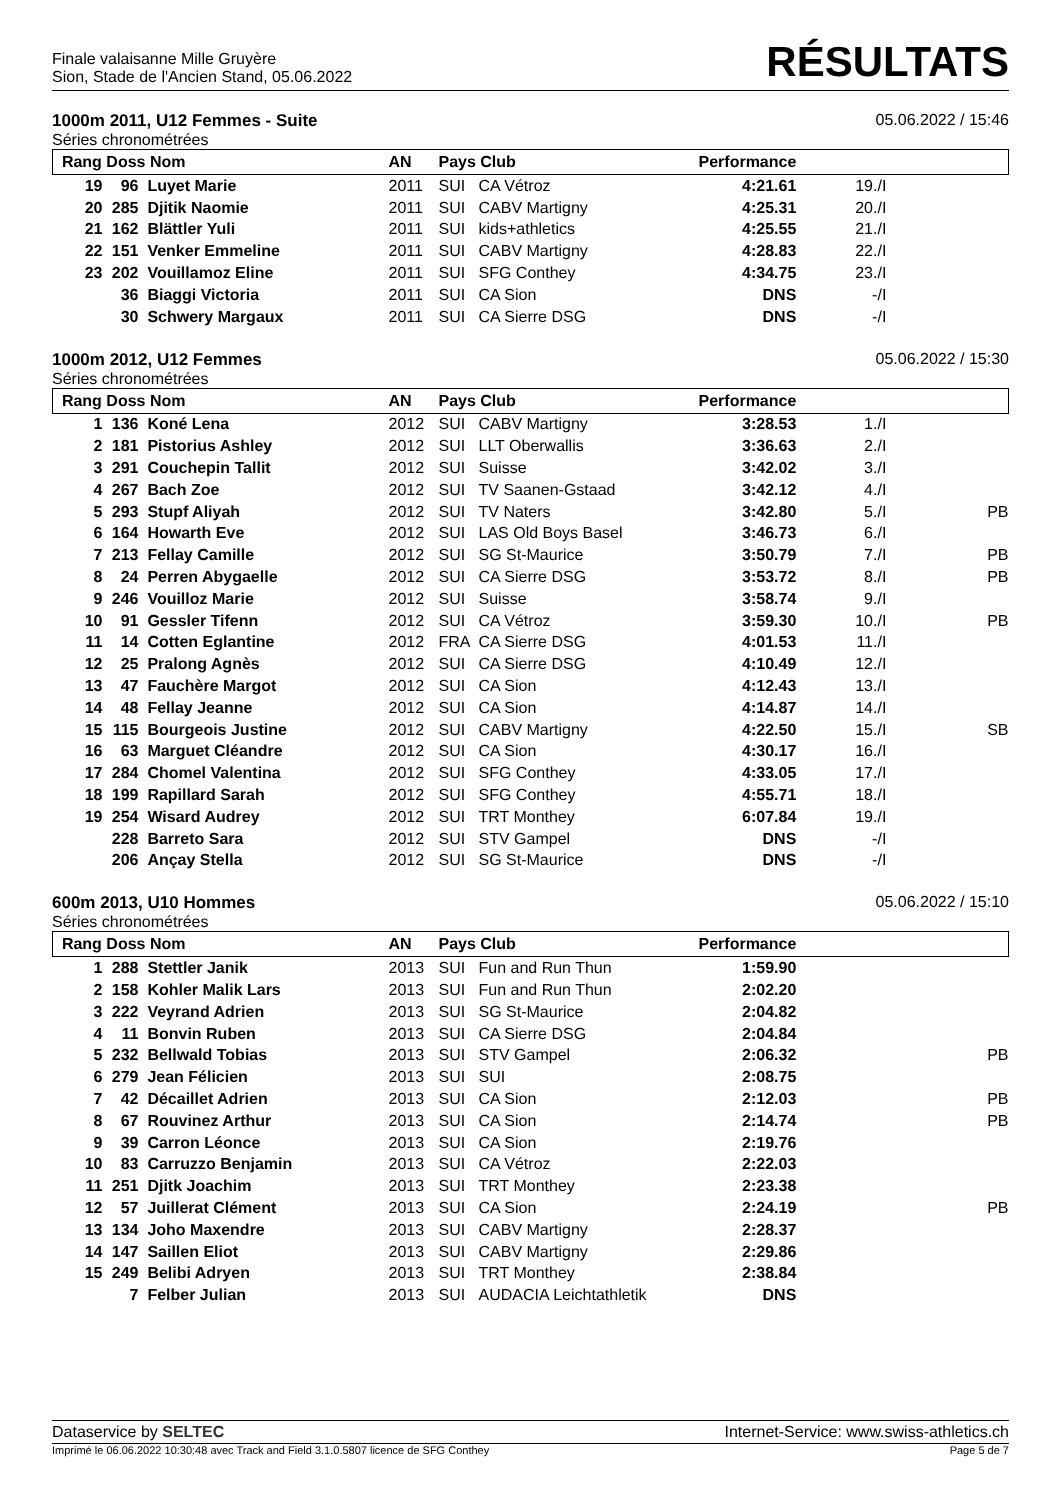Finale valaisanne Mille Gruyère
Sion, Stade de l'Ancien Stand, 05.06.2022
RÉSULTATS
1000m 2011, U12 Femmes - Suite 05.06.2022 / 15:46
Séries chronométrées
| Rang Doss Nom | | | AN | Pays Club | | Performance | | |
| --- | --- | --- | --- | --- | --- | --- | --- | --- |
| 19 | 96 | Luyet Marie | 2011 | SUI | CA Vétroz | 4:21.61 | 19./I | |
| 20 | 285 | Djitik Naomie | 2011 | SUI | CABV Martigny | 4:25.31 | 20./I | |
| 21 | 162 | Blättler Yuli | 2011 | SUI | kids+athletics | 4:25.55 | 21./I | |
| 22 | 151 | Venker Emmeline | 2011 | SUI | CABV Martigny | 4:28.83 | 22./I | |
| 23 | 202 | Vouillamoz Eline | 2011 | SUI | SFG Conthey | 4:34.75 | 23./I | |
| | 36 | Biaggi Victoria | 2011 | SUI | CA Sion | DNS | -/I | |
| | 30 | Schwery Margaux | 2011 | SUI | CA Sierre DSG | DNS | -/I | |
1000m 2012, U12 Femmes 05.06.2022 / 15:30
Séries chronométrées
| Rang Doss Nom | | | AN | Pays Club | | Performance | | |
| --- | --- | --- | --- | --- | --- | --- | --- | --- |
| 1 | 136 | Koné Lena | 2012 | SUI | CABV Martigny | 3:28.53 | 1./I | |
| 2 | 181 | Pistorius Ashley | 2012 | SUI | LLT Oberwallis | 3:36.63 | 2./I | |
| 3 | 291 | Couchepin Tallit | 2012 | SUI | Suisse | 3:42.02 | 3./I | |
| 4 | 267 | Bach Zoe | 2012 | SUI | TV Saanen-Gstaad | 3:42.12 | 4./I | |
| 5 | 293 | Stupf Aliyah | 2012 | SUI | TV Naters | 3:42.80 | 5./I | PB |
| 6 | 164 | Howarth Eve | 2012 | SUI | LAS Old Boys Basel | 3:46.73 | 6./I | |
| 7 | 213 | Fellay Camille | 2012 | SUI | SG St-Maurice | 3:50.79 | 7./I | PB |
| 8 | 24 | Perren Abygaelle | 2012 | SUI | CA Sierre DSG | 3:53.72 | 8./I | PB |
| 9 | 246 | Vouilloz Marie | 2012 | SUI | Suisse | 3:58.74 | 9./I | |
| 10 | 91 | Gessler Tifenn | 2012 | SUI | CA Vétroz | 3:59.30 | 10./I | PB |
| 11 | 14 | Cotten Eglantine | 2012 | FRA | CA Sierre DSG | 4:01.53 | 11./I | |
| 12 | 25 | Pralong Agnès | 2012 | SUI | CA Sierre DSG | 4:10.49 | 12./I | |
| 13 | 47 | Fauchère Margot | 2012 | SUI | CA Sion | 4:12.43 | 13./I | |
| 14 | 48 | Fellay Jeanne | 2012 | SUI | CA Sion | 4:14.87 | 14./I | |
| 15 | 115 | Bourgeois Justine | 2012 | SUI | CABV Martigny | 4:22.50 | 15./I | SB |
| 16 | 63 | Marguet Cléandre | 2012 | SUI | CA Sion | 4:30.17 | 16./I | |
| 17 | 284 | Chomel Valentina | 2012 | SUI | SFG Conthey | 4:33.05 | 17./I | |
| 18 | 199 | Rapillard Sarah | 2012 | SUI | SFG Conthey | 4:55.71 | 18./I | |
| 19 | 254 | Wisard Audrey | 2012 | SUI | TRT Monthey | 6:07.84 | 19./I | |
| | 228 | Barreto Sara | 2012 | SUI | STV Gampel | DNS | -/I | |
| | 206 | Ançay Stella | 2012 | SUI | SG St-Maurice | DNS | -/I | |
600m 2013, U10 Hommes 05.06.2022 / 15:10
Séries chronométrées
| Rang Doss Nom | | | AN | Pays Club | | Performance | | |
| --- | --- | --- | --- | --- | --- | --- | --- | --- |
| 1 | 288 | Stettler Janik | 2013 | SUI | Fun and Run Thun | 1:59.90 | | |
| 2 | 158 | Kohler Malik Lars | 2013 | SUI | Fun and Run Thun | 2:02.20 | | |
| 3 | 222 | Veyrand Adrien | 2013 | SUI | SG St-Maurice | 2:04.82 | | |
| 4 | 11 | Bonvin Ruben | 2013 | SUI | CA Sierre DSG | 2:04.84 | | |
| 5 | 232 | Bellwald Tobias | 2013 | SUI | STV Gampel | 2:06.32 | | PB |
| 6 | 279 | Jean Félicien | 2013 | SUI | SUI | 2:08.75 | | |
| 7 | 42 | Décaillet Adrien | 2013 | SUI | CA Sion | 2:12.03 | | PB |
| 8 | 67 | Rouvinez Arthur | 2013 | SUI | CA Sion | 2:14.74 | | PB |
| 9 | 39 | Carron Léonce | 2013 | SUI | CA Sion | 2:19.76 | | |
| 10 | 83 | Carruzzo Benjamin | 2013 | SUI | CA Vétroz | 2:22.03 | | |
| 11 | 251 | Djitk Joachim | 2013 | SUI | TRT Monthey | 2:23.38 | | |
| 12 | 57 | Juillerat Clément | 2013 | SUI | CA Sion | 2:24.19 | | PB |
| 13 | 134 | Joho Maxendre | 2013 | SUI | CABV Martigny | 2:28.37 | | |
| 14 | 147 | Saillen Eliot | 2013 | SUI | CABV Martigny | 2:29.86 | | |
| 15 | 249 | Belibi Adryen | 2013 | SUI | TRT Monthey | 2:38.84 | | |
| | 7 | Felber Julian | 2013 | SUI | AUDACIA Leichtathletik | DNS | | |
Dataservice by SELTEC Internet-Service: www.swiss-athletics.ch
Imprimé le 06.06.2022 10:30:48 avec Track and Field 3.1.0.5807 licence de SFG Conthey Page 5 de 7